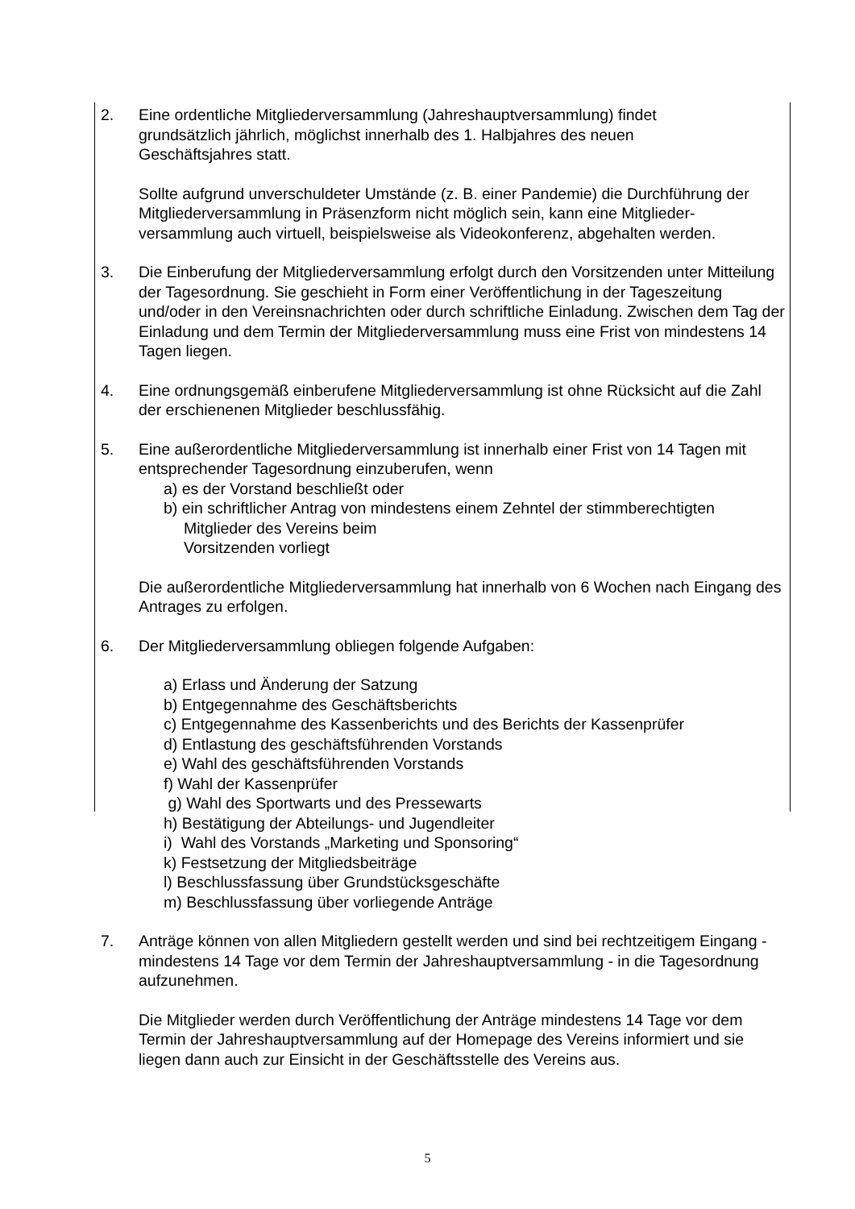2. Eine ordentliche Mitgliederversammlung (Jahreshauptversammlung) findet
grundsätzlich jährlich, möglichst innerhalb des 1. Halbjahres des neuen
Geschäftsjahres statt.
Sollte aufgrund unverschuldeter Umstände (z. B. einer Pandemie) die Durchführung der Mitgliederversammlung in Präsenzform nicht möglich sein, kann eine Mitglieder-versammlung auch virtuell, beispielsweise als Videokonferenz, abgehalten werden.
3. Die Einberufung der Mitgliederversammlung erfolgt durch den Vorsitzenden unter Mitteilung der Tagesordnung. Sie geschieht in Form einer Veröffentlichung in der Tageszeitung und/oder in den Vereinsnachrichten oder durch schriftliche Einladung. Zwischen dem Tag der Einladung und dem Termin der Mitgliederversammlung muss eine Frist von mindestens 14 Tagen liegen.
4. Eine ordnungsgemäß einberufene Mitgliederversammlung ist ohne Rücksicht auf die Zahl der erschienenen Mitglieder beschlussfähig.
5. Eine außerordentliche Mitgliederversammlung ist innerhalb einer Frist von 14 Tagen mit entsprechender Tagesordnung einzuberufen, wenn
a) es der Vorstand beschließt oder
b) ein schriftlicher Antrag von mindestens einem Zehntel der stimmberechtigten
Mitglieder des Vereins beim
Vorsitzenden vorliegt
Die außerordentliche Mitgliederversammlung hat innerhalb von 6 Wochen nach Eingang des Antrages zu erfolgen.
6. Der Mitgliederversammlung obliegen folgende Aufgaben:
a) Erlass und Änderung der Satzung
b) Entgegennahme des Geschäftsberichts
c) Entgegennahme des Kassenberichts und des Berichts der Kassenprüfer
d) Entlastung des geschäftsführenden Vorstands
e) Wahl des geschäftsführenden Vorstands
f) Wahl der Kassenprüfer
g) Wahl des Sportwarts und des Pressewarts
h) Bestätigung der Abteilungs- und Jugendleiter
i) Wahl des Vorstands „Marketing und Sponsoring“
k) Festsetzung der Mitgliedsbeiträge
l) Beschlussfassung über Grundstücksgeschäfte
m) Beschlussfassung über vorliegende Anträge
7. Anträge können von allen Mitgliedern gestellt werden und sind bei rechtzeitigem Eingang - mindestens 14 Tage vor dem Termin der Jahreshauptversammlung - in die Tagesordnung aufzunehmen.
Die Mitglieder werden durch Veröffentlichung der Anträge mindestens 14 Tage vor dem Termin der Jahreshauptversammlung auf der Homepage des Vereins informiert und sie liegen dann auch zur Einsicht in der Geschäftsstelle des Vereins aus.
5